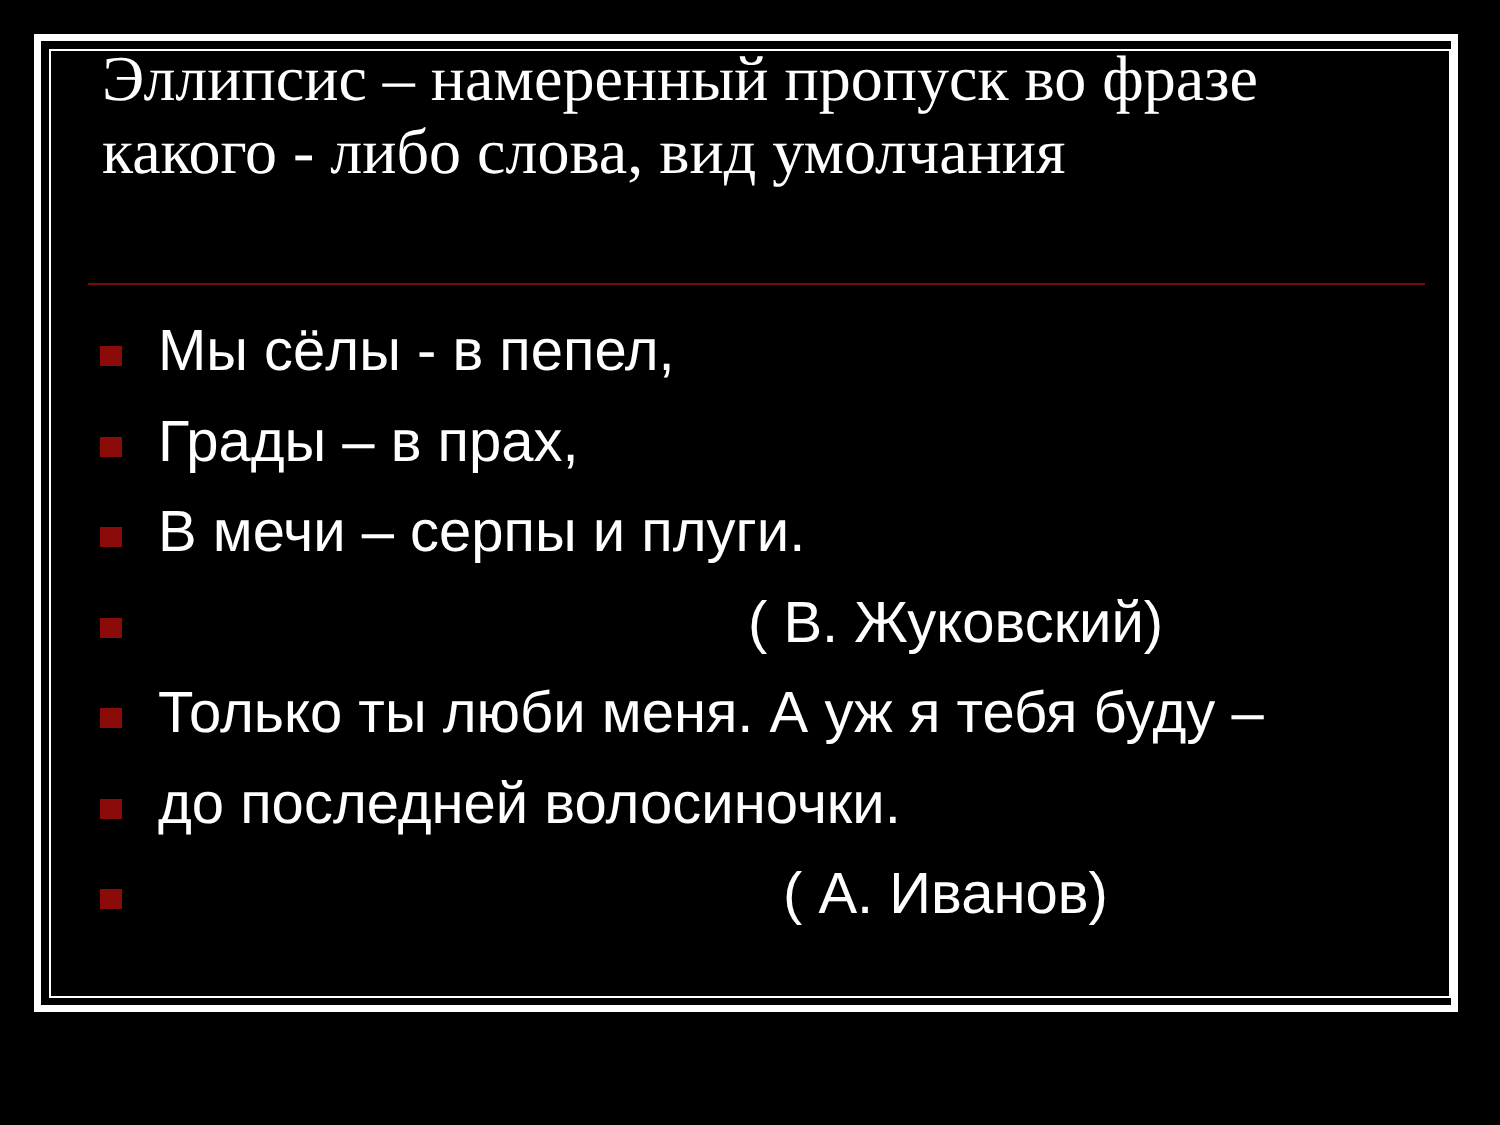Эллипсис – намеренный пропуск во фразе какого - либо слова, вид умолчания
Мы сёлы - в пепел,
Грады – в прах,
В мечи – серпы и плуги.
( В. Жуковский)
Только ты люби меня. А уж я тебя буду –
до последней волосиночки.
( А. Иванов)